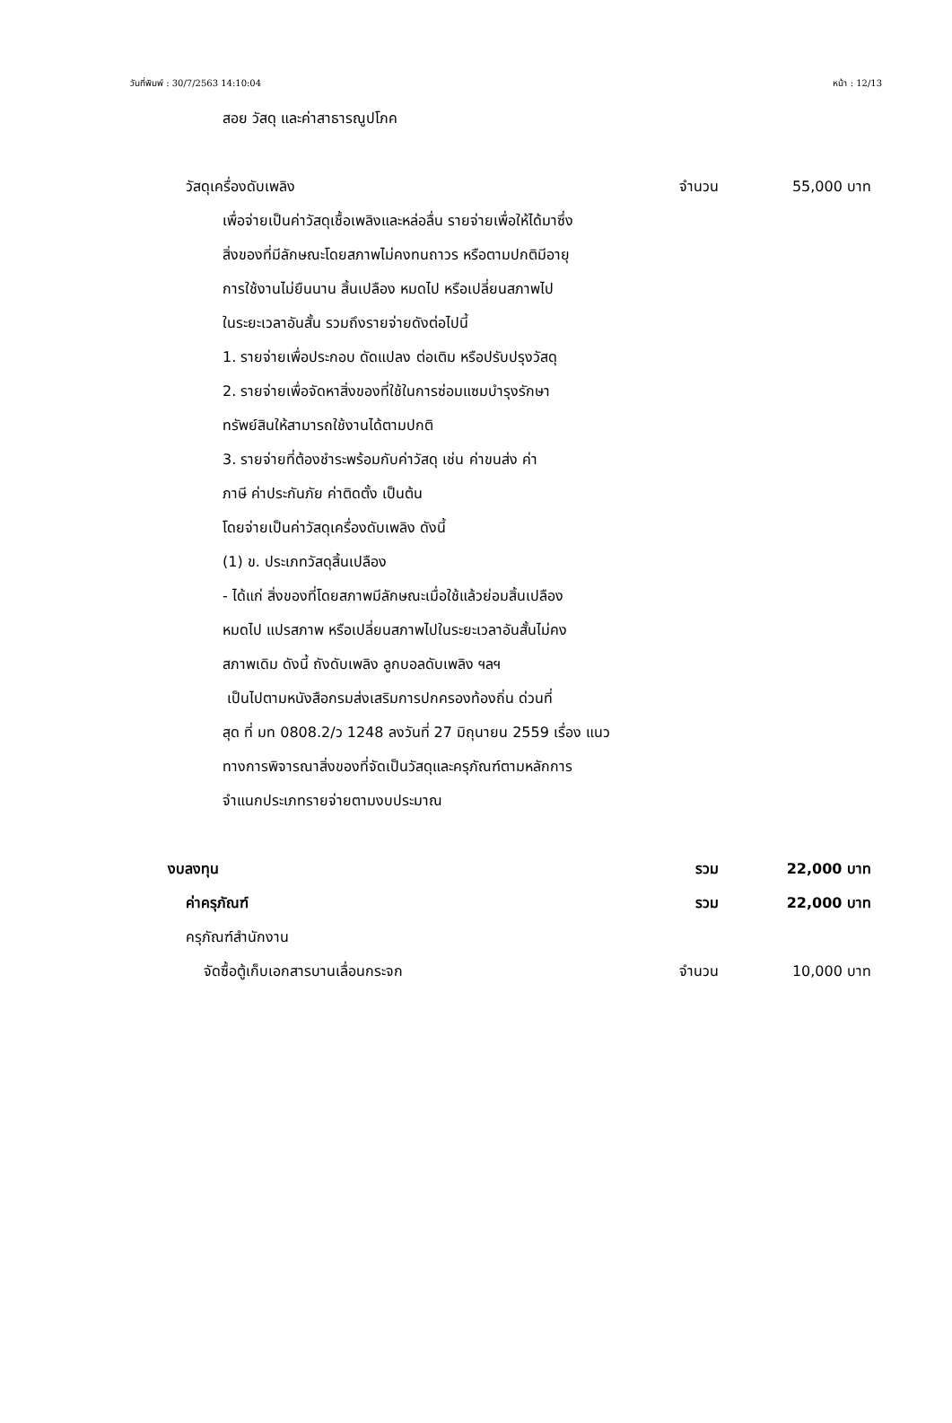วันที่พิมพ์ : 30/7/2563 14:10:04 หน้า : 12/13
สอย วัสดุ และค่าสาธารณูปโภค
วัสดุเครื่องดับเพลิง จำนวน 55,000 บาท
เพื่อจ่ายเป็นค่าวัสดุเชื้อเพลิงและหล่อลื่น รายจ่ายเพื่อให้ได้มาซึ่ง
สิ่งของที่มีลักษณะโดยสภาพไม่คงทนถาวร หรือตามปกติมีอายุ
การใช้งานไม่ยืนนาน สิ้นเปลือง หมดไป หรือเปลี่ยนสภาพไป
ในระยะเวลาอันสั้น รวมถึงรายจ่ายดังต่อไปนี้
1. รายจ่ายเพื่อประกอบ ดัดแปลง ต่อเติม หรือปรับปรุงวัสดุ
2. รายจ่ายเพื่อจัดหาสิ่งของที่ใช้ในการซ่อมแซมบำรุงรักษา
ทรัพย์สินให้สามารถใช้งานได้ตามปกติ
3. รายจ่ายที่ต้องชำระพร้อมกับค่าวัสดุ เช่น ค่าขนส่ง ค่า
ภาษี ค่าประกันภัย ค่าติดตั้ง เป็นต้น
โดยจ่ายเป็นค่าวัสดุเครื่องดับเพลิง ดังนี้
(1) ข. ประเภทวัสดุสิ้นเปลือง
- ได้แก่ สิ่งของที่โดยสภาพมีลักษณะเมื่อใช้แล้วย่อมสิ้นเปลือง
หมดไป แปรสภาพ หรือเปลี่ยนสภาพไปในระยะเวลาอันสั้นไม่คง
สภาพเดิม ดังนี้ ถังดับเพลิง ลูกบอลดับเพลิง ฯลฯ
เป็นไปตามหนังสือกรมส่งเสริมการปกครองท้องถิ่น ด่วนที่
สุด ที่ มท 0808.2/ว 1248 ลงวันที่ 27 มิถุนายน 2559 เรื่อง แนว
ทางการพิจารณาสิ่งของที่จัดเป็นวัสดุและครุภัณฑ์ตามหลักการ
จำแนกประเภทรายจ่ายตามงบประมาณ
งบลงทุน รวม 22,000 บาท
ค่าครุภัณฑ์ รวม 22,000 บาท
ครุภัณฑ์สำนักงาน
จัดซื้อตู้เก็บเอกสารบานเลื่อนกระจก จำนวน 10,000 บาท